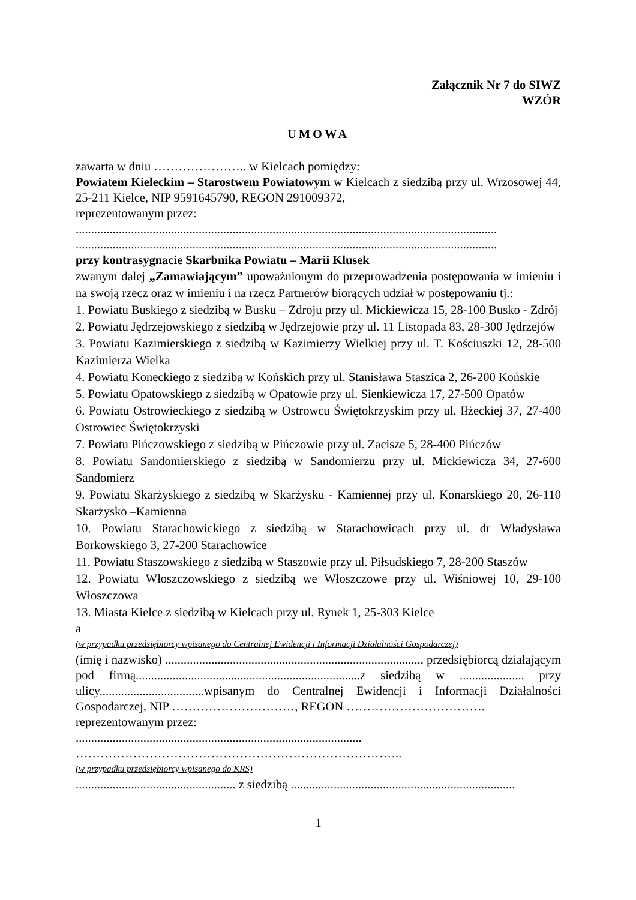Załącznik Nr 7 do SIWZ
WZÓR
UMOWA
zawarta w dniu ………………….. w Kielcach pomiędzy:
Powiatem Kieleckim – Starostwem Powiatowym w Kielcach z siedzibą przy ul. Wrzosowej 44, 25-211 Kielce, NIP 9591645790, REGON 291009372,
reprezentowanym przez:
.........................................................................................................................................
.........................................................................................................................................
przy kontrasygnacie Skarbnika Powiatu – Marii Klusek
zwanym dalej „Zamawiającym” upoważnionym do przeprowadzenia postępowania w imieniu i na swoją rzecz oraz w imieniu i na rzecz Partnerów biorących udział w postępowaniu tj.:
1. Powiatu Buskiego z siedzibą w Busku – Zdroju przy ul. Mickiewicza 15, 28-100 Busko - Zdrój
2. Powiatu Jędrzejowskiego z siedzibą w Jędrzejowie przy ul. 11 Listopada 83, 28-300 Jędrzejów
3. Powiatu Kazimierskiego z siedzibą w Kazimierzy Wielkiej przy ul. T. Kościuszki 12, 28-500 Kazimierza Wielka
4. Powiatu Koneckiego z siedzibą w Końskich przy ul. Stanisława Staszica 2, 26-200 Końskie
5. Powiatu Opatowskiego z siedzibą w Opatowie przy ul. Sienkiewicza 17, 27-500 Opatów
6. Powiatu Ostrowieckiego z siedzibą w Ostrowcu Świętokrzyskim przy ul. Iłżeckiej 37, 27-400 Ostrowiec Świętokrzyski
7. Powiatu Pińczowskiego z siedzibą w Pińczowie przy ul. Zacisze 5, 28-400 Pińczów
8. Powiatu Sandomierskiego z siedzibą w Sandomierzu przy ul. Mickiewicza 34, 27-600 Sandomierz
9. Powiatu Skarżyskiego z siedzibą w Skarżysku - Kamiennej przy ul. Konarskiego 20, 26-110 Skarżysko –Kamienna
10. Powiatu Starachowickiego z siedzibą w Starachowicach przy ul. dr Władysława Borkowskiego 3, 27-200 Starachowice
11. Powiatu Staszowskiego z siedzibą w Staszowie przy ul. Piłsudskiego 7, 28-200 Staszów
12. Powiatu Włoszczowskiego z siedzibą we Włoszczowe przy ul. Wiśniowej 10, 29-100 Włoszczowa
13. Miasta Kielce z siedzibą w Kielcach przy ul. Rynek 1, 25-303 Kielce
a
(w przypadku przedsiębiorcy wpisanego do Centralnej Ewidencji i Informacji Działalności Gospodarczej)
(imię i nazwisko) ..................................................................................., przedsiębiorcą działającym pod firmą.........................................................................z siedzibą w ..................... przy ulicy..................................wpisanym do Centralnej Ewidencji i Informacji Działalności Gospodarczej, NIP …………………………, REGON …………………………….
reprezentowanym przez:
.............................................................................................
……………………………………………………………………..
(w przypadku przedsiębiorcy wpisanego do KRS)
.................................................... z siedzibą .........................................................................
1